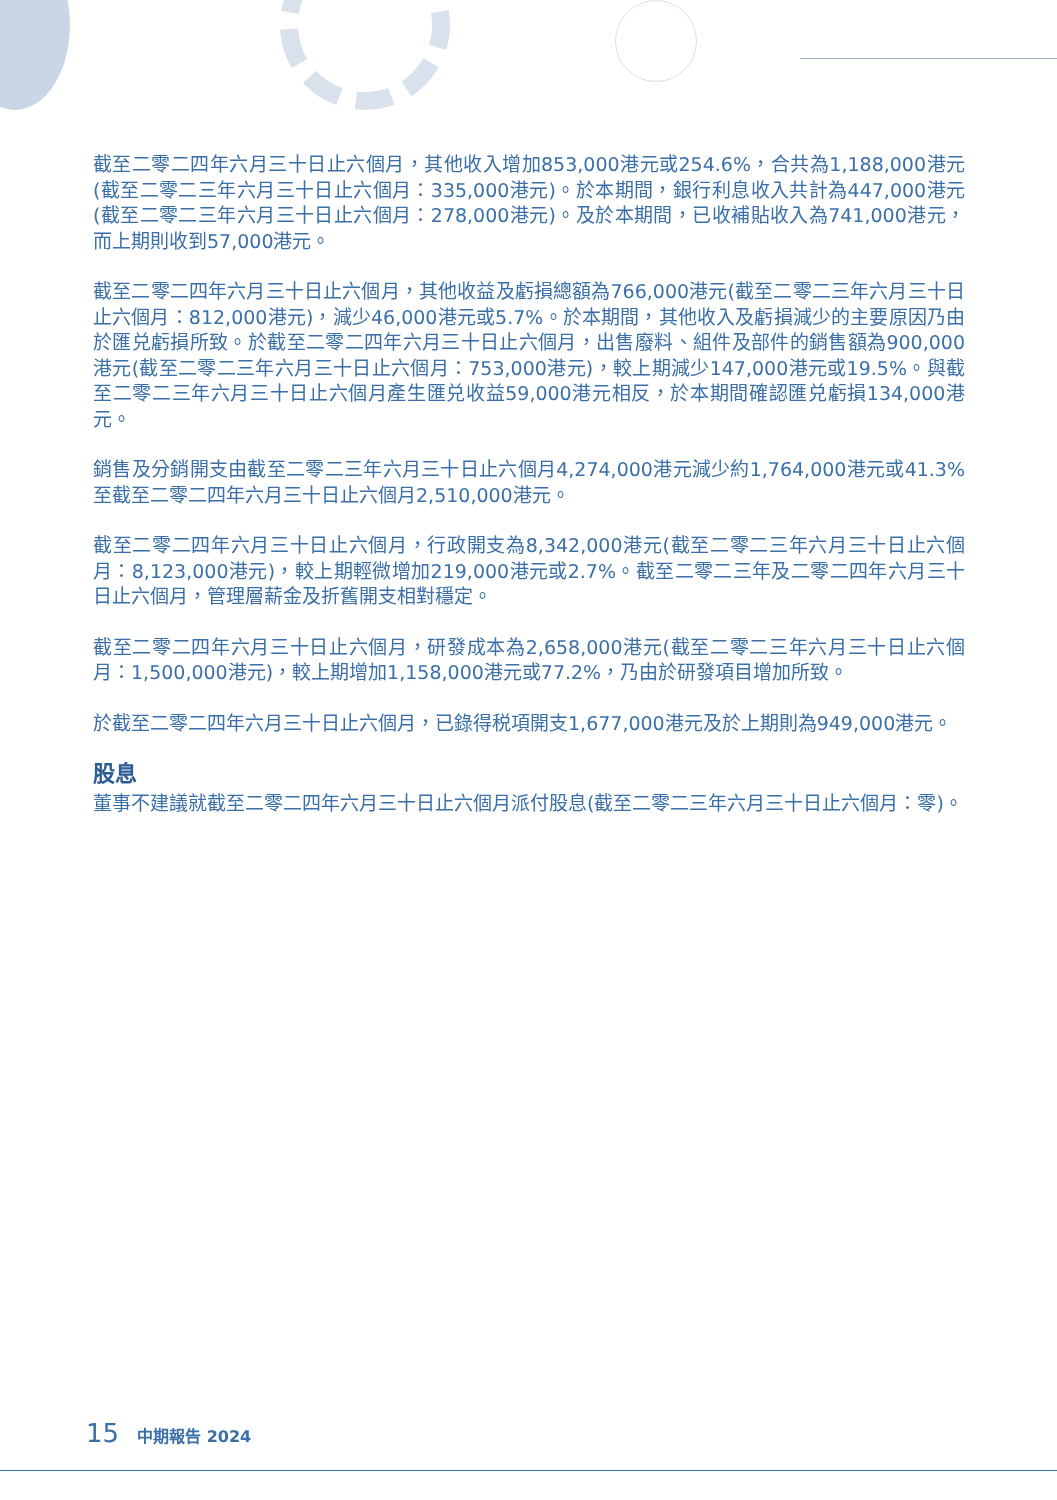截至二零二四年六月三十日止六個月，其他收入增加853,000港元或254.6%，合共為1,188,000港元(截至二零二三年六月三十日止六個月：335,000港元)。於本期間，銀行利息收入共計為447,000港元(截至二零二三年六月三十日止六個月：278,000港元)。及於本期間，已收補貼收入為741,000港元，而上期則收到57,000港元。
截至二零二四年六月三十日止六個月，其他收益及虧損總額為766,000港元(截至二零二三年六月三十日止六個月：812,000港元)，減少46,000港元或5.7%。於本期間，其他收入及虧損減少的主要原因乃由於匯兑虧損所致。於截至二零二四年六月三十日止六個月，出售廢料、組件及部件的銷售額為900,000港元(截至二零二三年六月三十日止六個月：753,000港元)，較上期減少147,000港元或19.5%。與截至二零二三年六月三十日止六個月產生匯兑收益59,000港元相反，於本期間確認匯兑虧損134,000港元。
銷售及分銷開支由截至二零二三年六月三十日止六個月4,274,000港元減少約1,764,000港元或41.3%至截至二零二四年六月三十日止六個月2,510,000港元。
截至二零二四年六月三十日止六個月，行政開支為8,342,000港元(截至二零二三年六月三十日止六個月：8,123,000港元)，較上期輕微增加219,000港元或2.7%。截至二零二三年及二零二四年六月三十日止六個月，管理層薪金及折舊開支相對穩定。
截至二零二四年六月三十日止六個月，研發成本為2,658,000港元(截至二零二三年六月三十日止六個月：1,500,000港元)，較上期增加1,158,000港元或77.2%，乃由於研發項目增加所致。
於截至二零二四年六月三十日止六個月，已錄得税項開支1,677,000港元及於上期則為949,000港元。
股息
董事不建議就截至二零二四年六月三十日止六個月派付股息(截至二零二三年六月三十日止六個月：零)。
15 中期報告 2024